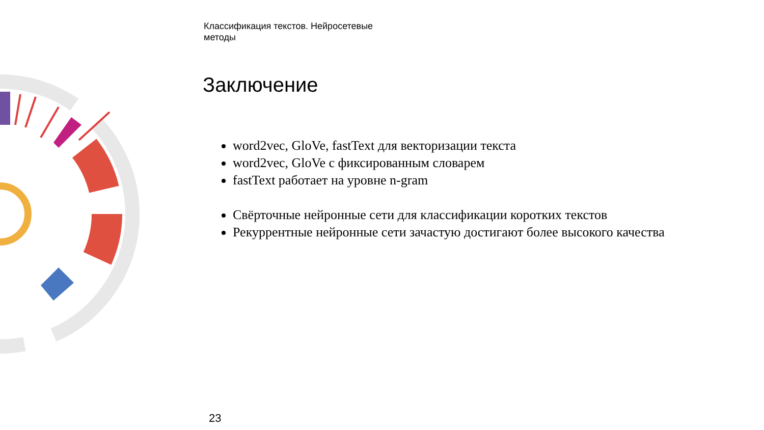Классификация текстов. Нейросетевые методы
Заключение
word2vec, GloVe, fastText для векторизации текста
word2vec, GloVe с фиксированным словарем
fastText работает на уровне n-gram
Свёрточные нейронные сети для классификации коротких текстов
Рекуррентные нейронные сети зачастую достигают более высокого качества
23